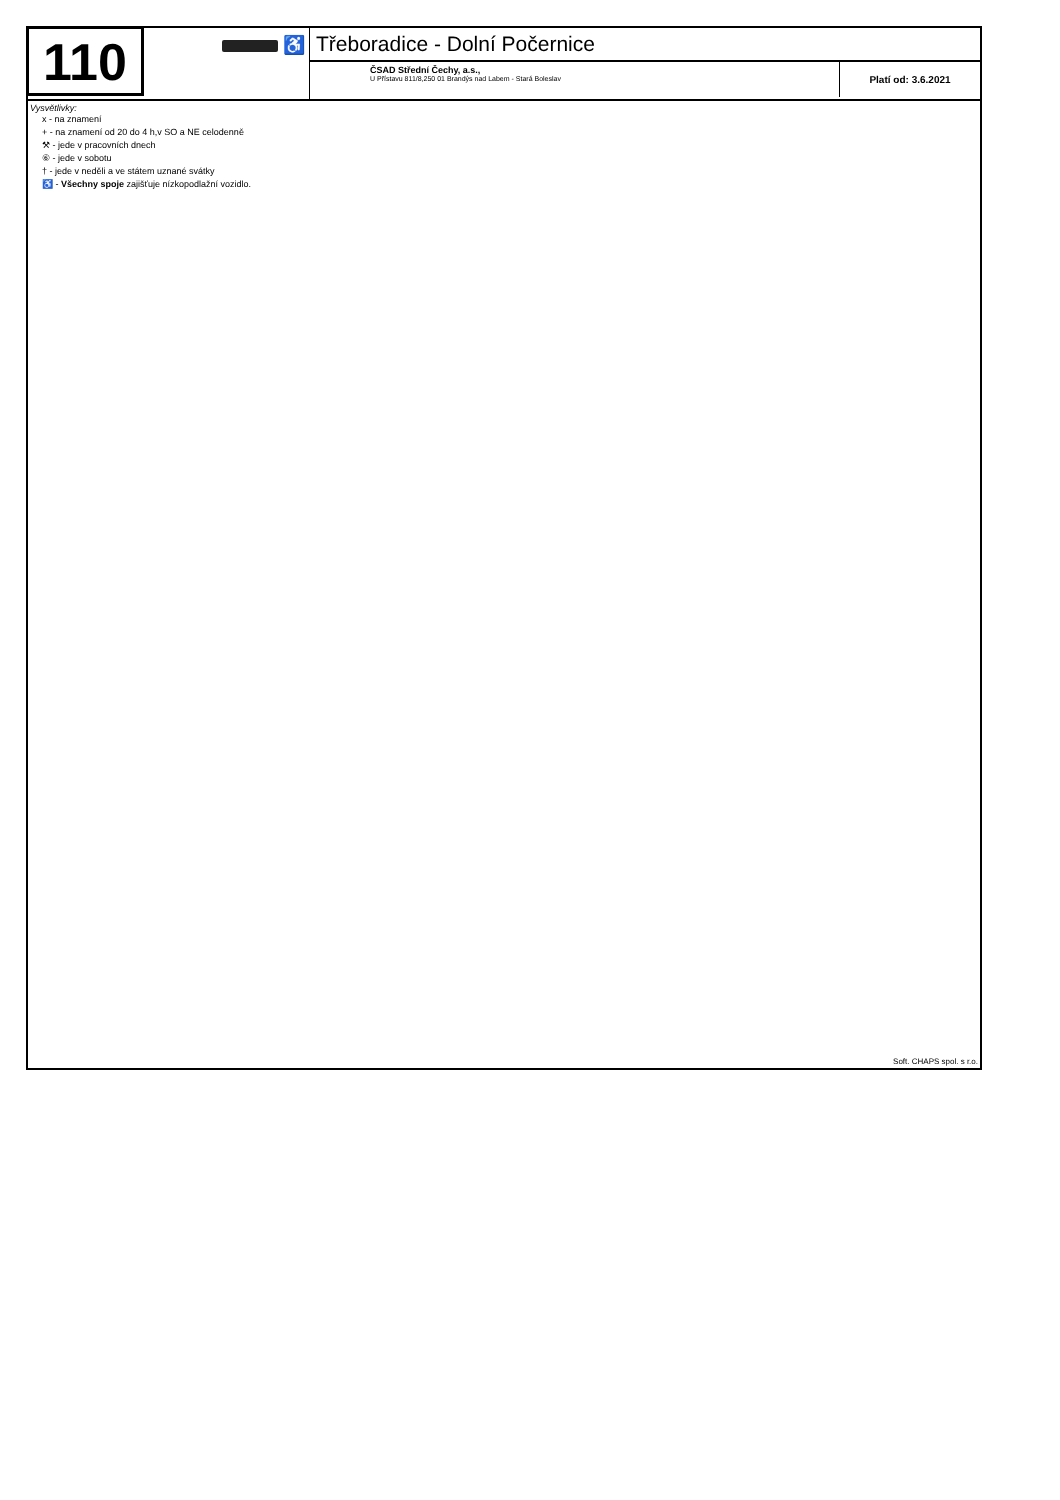110
♿
Třeboradice - Dolní Počernice
ČSAD Střední Čechy, a.s.,
U Přístavu 811/8,250 01 Brandýs nad Labem - Stará Boleslav
Platí od: 3.6.2021
Vysvětlivky:
x - na znamení
+ - na znamení od 20 do 4 h,v SO a NE celodenně
⚒ - jede v pracovních dnech
⑥ - jede v sobotu
† - jede v neděli a ve státem uznané svátky
♿ - Všechny spoje zajišťuje nízkopodlažní vozidlo.
Soft. CHAPS spol. s r.o.